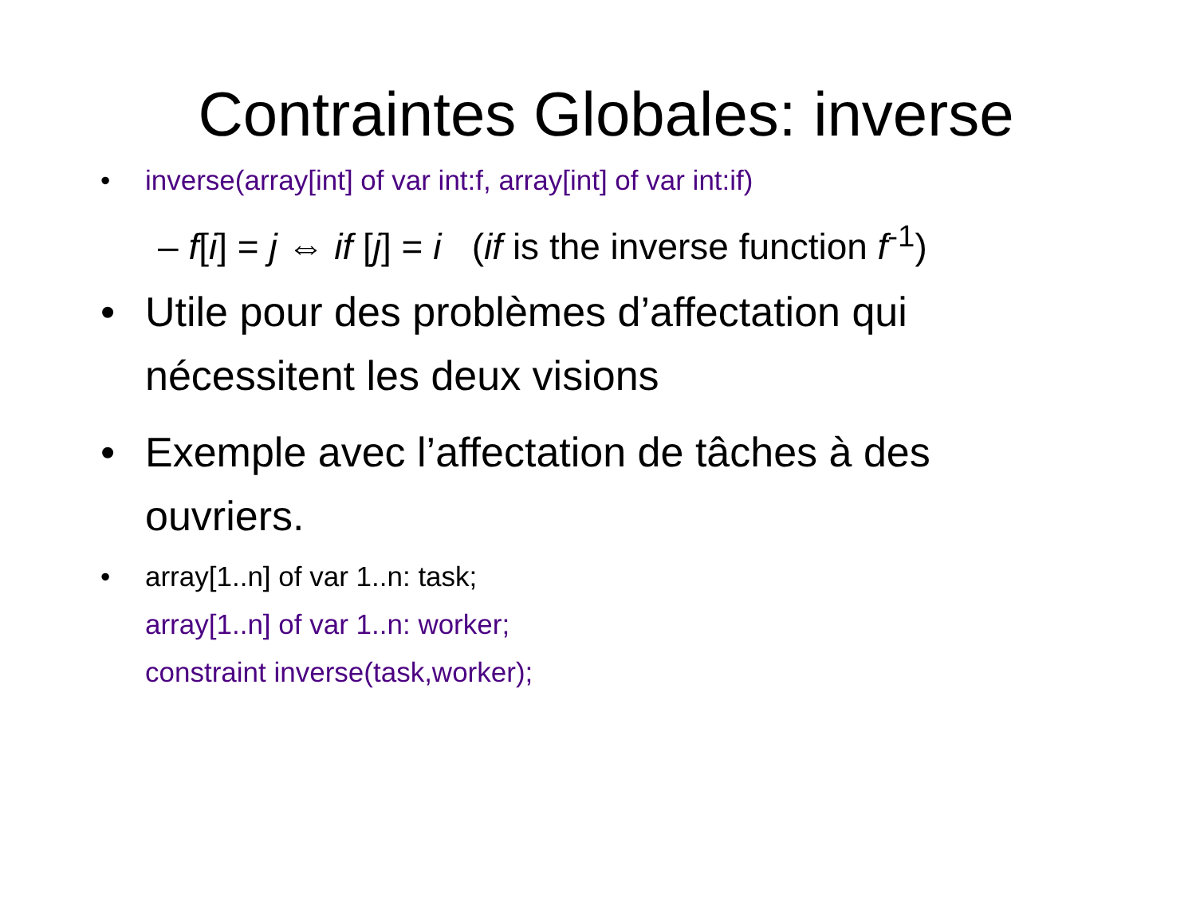Contraintes Globales: inverse
• inverse(array[int] of var int:f, array[int] of var int:if)
– f[i] = j ⇔ if [j] = i (if is the inverse function f<sup>-1</sup>)
• Utile pour des problèmes d’affectation qui nécessitent les deux visions
• Exemple avec l’affectation de tâches à des ouvriers.
• array[1..n] of var 1..n: task;
array[1..n] of var 1..n: worker;
constraint inverse(task,worker);